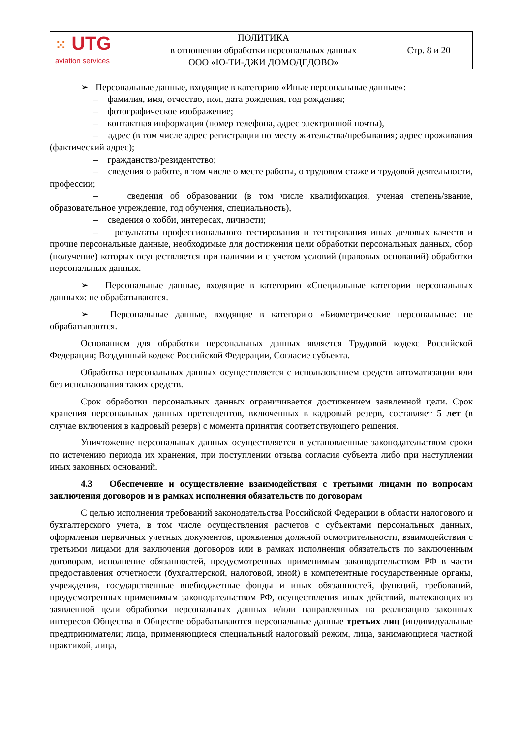| ⁙ UTG aviation services | ПОЛИТИКА в отношении обработки персональных данных ООО «Ю-ТИ-ДЖИ ДОМОДЕДОВО» | Стр. 8 и 20 |
➢ Персональные данные, входящие в категорию «Иные персональные данные»:
– фамилия, имя, отчество, пол, дата рождения, год рождения;
– фотографическое изображение;
– контактная информация (номер телефона, адрес электронной почты),
– адрес (в том числе адрес регистрации по месту жительства/пребывания; адрес проживания (фактический адрес);
– гражданство/резидентство;
– сведения о работе, в том числе о месте работы, о трудовом стаже и трудовой деятельности, профессии;
– сведения об образовании (в том числе квалификация, ученая степень/звание, образовательное учреждение, год обучения, специальность),
– сведения о хобби, интересах, личности;
– результаты профессионального тестирования и тестирования иных деловых качеств и прочие персональные данные, необходимые для достижения цели обработки персональных данных, сбор (получение) которых осуществляется при наличии и с учетом условий (правовых оснований) обработки персональных данных.
➢ Персональные данные, входящие в категорию «Специальные категории персональных данных»: не обрабатываются.
➢ Персональные данные, входящие в категорию «Биометрические персональные: не обрабатываются.
Основанием для обработки персональных данных является Трудовой кодекс Российской Федерации; Воздушный кодекс Российской Федерации, Согласие субъекта.
Обработка персональных данных осуществляется с использованием средств автоматизации или без использования таких средств.
Срок обработки персональных данных ограничивается достижением заявленной цели. Срок хранения персональных данных претендентов, включенных в кадровый резерв, составляет 5 лет (в случае включения в кадровый резерв) с момента принятия соответствующего решения.
Уничтожение персональных данных осуществляется в установленные законодательством сроки по истечению периода их хранения, при поступлении отзыва согласия субъекта либо при наступлении иных законных оснований.
4.3 Обеспечение и осуществление взаимодействия с третьими лицами по вопросам заключения договоров и в рамках исполнения обязательств по договорам
С целью исполнения требований законодательства Российской Федерации в области налогового и бухгалтерского учета, в том числе осуществления расчетов с субъектами персональных данных, оформления первичных учетных документов, проявления должной осмотрительности, взаимодействия с третьими лицами для заключения договоров или в рамках исполнения обязательств по заключенным договорам, исполнение обязанностей, предусмотренных применимым законодательством РФ в части предоставления отчетности (бухгалтерской, налоговой, иной) в компетентные государственные органы, учреждения, государственные внебюджетные фонды и иных обязанностей, функций, требований, предусмотренных применимым законодательством РФ, осуществления иных действий, вытекающих из заявленной цели обработки персональных данных и/или направленных на реализацию законных интересов Общества в Обществе обрабатываются персональные данные третьих лиц (индивидуальные предприниматели; лица, применяющиеся специальный налоговый режим, лица, занимающиеся частной практикой, лица,